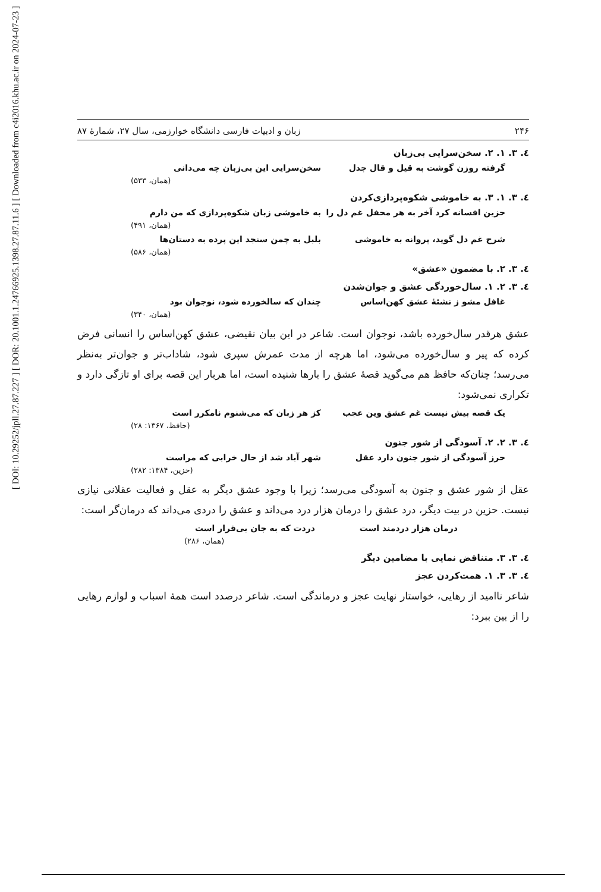[ DOI: 10.29252/jpll.27.87.227 ] [ DOR: 20.1001.1.24766925.1398.27.87.11.6 ] [ Downloaded from c4i2016.khu.ac.ir on 2024-07-23 ]
۲۴۶ زبان و ادبیات فارسی دانشگاه خوارزمی، سال ۲۷، شمارهٔ ۸۷
٤. ٣. ١. ٢. سخن‌سرایی بی‌زبان
گرفته روزن گوشت به قیل و قال جدل سخن‌سرایی این بی‌زبان چه می‌دانی
(همان، ۵۳۳)
٤. ٣. ١. ٣. به خاموشی شکوه‌پردازی‌کردن
حزین افسانه کرد آخر به هر محفل غم دل را به خاموشی زبان شکوه‌پردازی که من دارم
(همان، ۴۹۱)
شرح غم دل گوید، پروانه به خاموشی بلبل به چمن سنجد این پرده به دستان‌ها
(همان، ۵۸۶)
٤. ٣. ٢. با مضمون «عشق»
٤. ٣. ٢. ١. سال‌خوردگی عشق و جوان‌شدن
غافل مشو ز نشئهٔ عشق کهن‌اساس چندان که سالخورده شود، نوجوان بود
(همان، ۳۴۰)
عشق هرقدر سال‌خورده باشد، نوجوان است. شاعر در این بیان نقیضی، عشق کهن‌اساس را انسانی فرض کرده که پیر و سال‌خورده می‌شود، اما هرچه از مدت عمرش سپری شود، شاداب‌تر و جوان‌تر به‌نظر می‌رسد؛ چنان‌که حافظ هم می‌گوید قصهٔ عشق را بارها شنیده است، اما هربار این قصه برای او تازگی دارد و تکراری نمی‌شود:
یک قصه بیش نیست غم عشق وین عجب کز هر زبان که می‌شنوم نامکرر است
(حافظ، ۱۳۶۷: ۲۸)
٤. ٣. ٢. ٢. آسودگی از شور جنون
حرز آسودگی از شور جنون دارد عقل شهر آباد شد از حال خرابی که مراست
(حزین، ۱۳۸۴: ۲۸۲)
عقل از شور عشق و جنون به آسودگی می‌رسد؛ زیرا با وجود عشق دیگر به عقل و فعالیت عقلانی نیازی نیست. حزین در بیت دیگر، درد عشق را درمان هزار درد می‌داند و عشق را دردی می‌داند که درمان‌گر است:
درمان هزار دردمند است دردت که به جان بی‌قرار است
(همان، ۲۸۶)
٤. ٣. ٣. متناقض نمایی با مضامین دیگر
٤. ٣. ٣. ١. همت‌کردن عجز
شاعر ناامید از رهایی، خواستار نهایت عجز و درماندگی است. شاعر درصدد است همهٔ اسباب و لوازم رهایی را از بین ببرد: